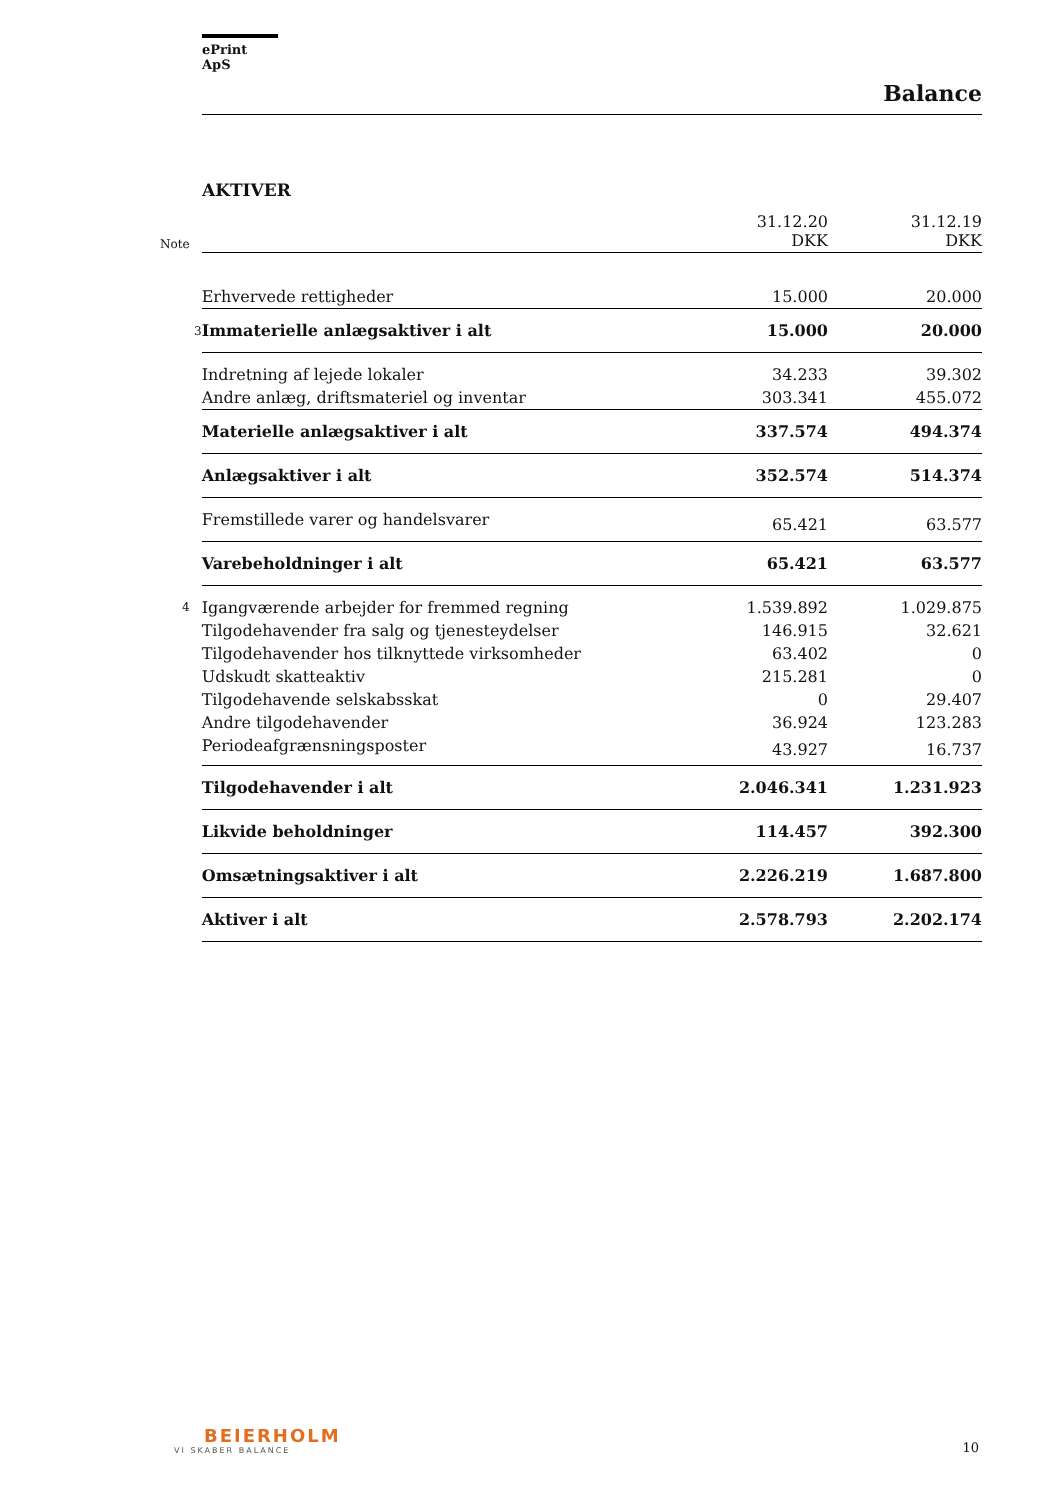ePrint ApS
Balance
AKTIVER
| Note | | 31.12.20 DKK | | 31.12.19 DKK |
| --- | --- | --- | --- | --- |
| | Erhvervede rettigheder | 15.000 | | 20.000 |
| 3 | Immaterielle anlægsaktiver i alt | 15.000 | | 20.000 |
| | Indretning af lejede lokaler | 34.233 | | 39.302 |
| | Andre anlæg, driftsmateriel og inventar | 303.341 | | 455.072 |
| | Materielle anlægsaktiver i alt | 337.574 | | 494.374 |
| | Anlægsaktiver i alt | 352.574 | | 514.374 |
| | Fremstillede varer og handelsvarer | 65.421 | | 63.577 |
| | Varebeholdninger i alt | 65.421 | | 63.577 |
| 4 | Igangværende arbejder for fremmed regning | 1.539.892 | | 1.029.875 |
| | Tilgodehavender fra salg og tjenesteydelser | 146.915 | | 32.621 |
| | Tilgodehavender hos tilknyttede virksomheder | 63.402 | | 0 |
| | Udskudt skatteaktiv | 215.281 | | 0 |
| | Tilgodehavende selskabsskat | 0 | | 29.407 |
| | Andre tilgodehavender | 36.924 | | 123.283 |
| | Periodeafgrænsningsposter | 43.927 | | 16.737 |
| | Tilgodehavender i alt | 2.046.341 | | 1.231.923 |
| | Likvide beholdninger | 114.457 | | 392.300 |
| | Omsætningsaktiver i alt | 2.226.219 | | 1.687.800 |
| | Aktiver i alt | 2.578.793 | | 2.202.174 |
BEIERHOLM
VI SKABER BALANCE
10